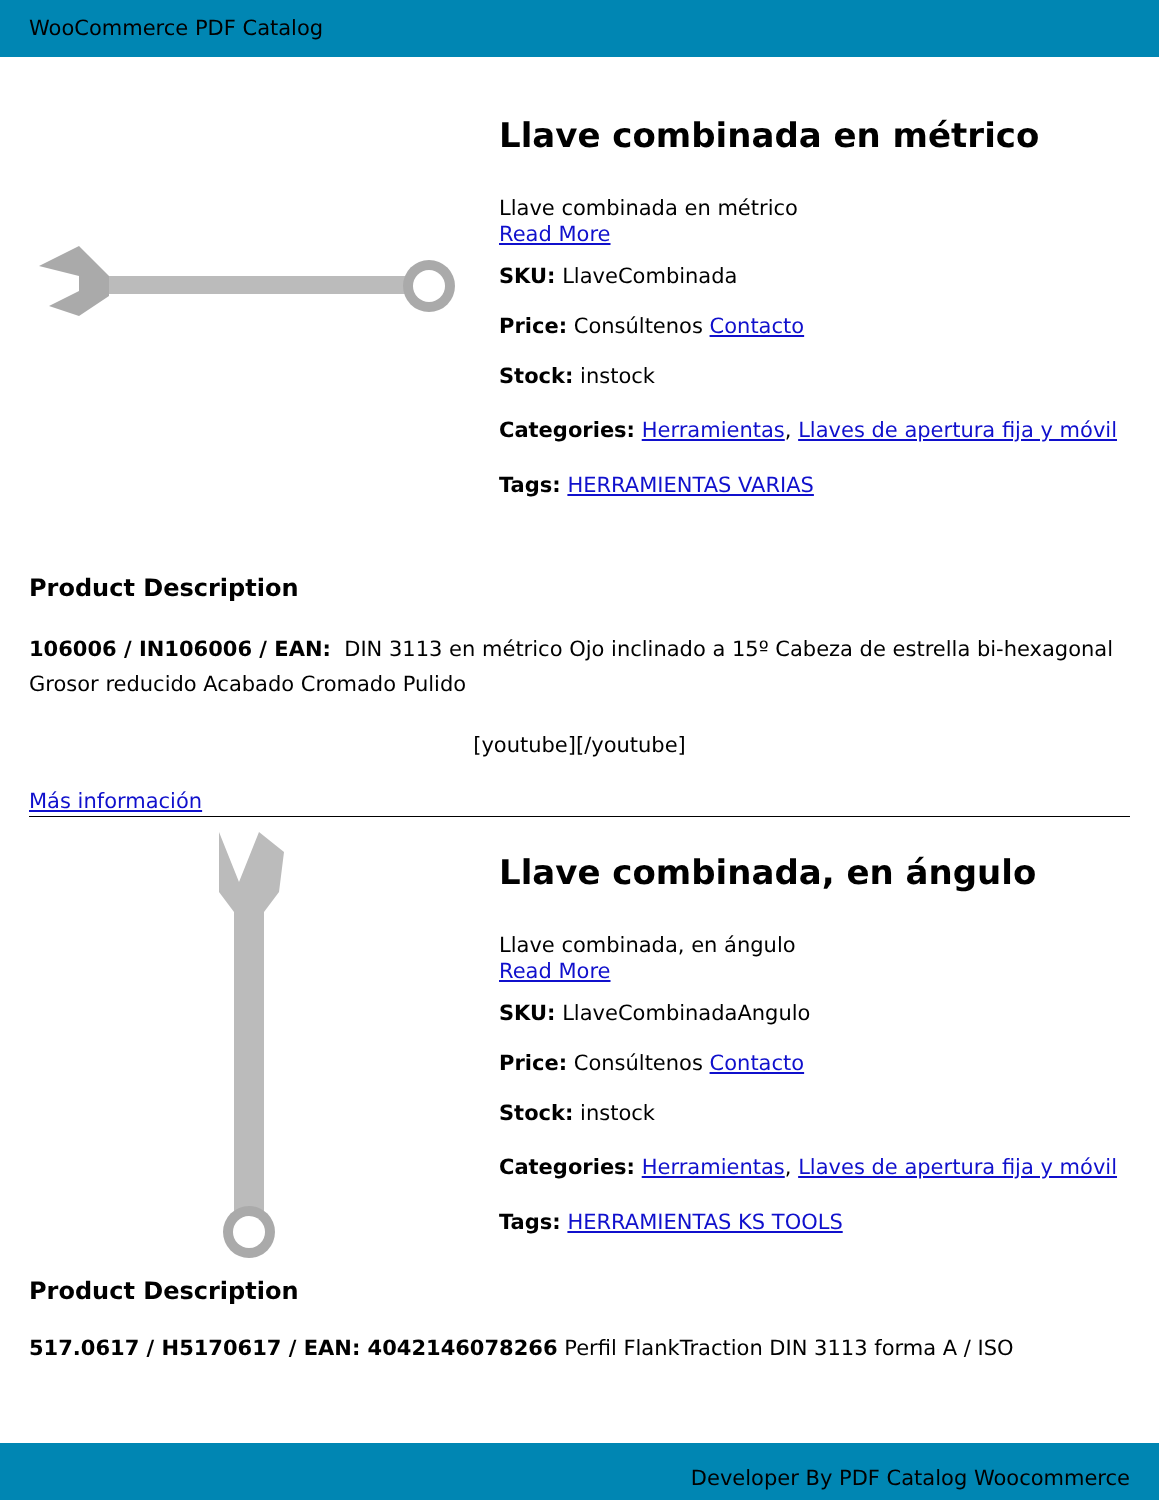WooCommerce PDF Catalog
Llave combinada en métrico
Llave combinada en métrico
Read More
SKU: LlaveCombinada
Price: Consúltenos Contacto
Stock: instock
Categories: Herramientas, Llaves de apertura fija y móvil
Tags: HERRAMIENTAS VARIAS
Product Description
106006 / IN106006 / EAN: DIN 3113 en métrico Ojo inclinado a 15º Cabeza de estrella bi-hexagonal Grosor reducido Acabado Cromado Pulido
[youtube][/youtube]
Más información
Llave combinada, en ángulo
Llave combinada, en ángulo
Read More
SKU: LlaveCombinadaAngulo
Price: Consúltenos Contacto
Stock: instock
Categories: Herramientas, Llaves de apertura fija y móvil
Tags: HERRAMIENTAS KS TOOLS
Product Description
517.0617 / H5170617 / EAN: 4042146078266 Perfil FlankTraction DIN 3113 forma A / ISO
Developer By PDF Catalog Woocommerce